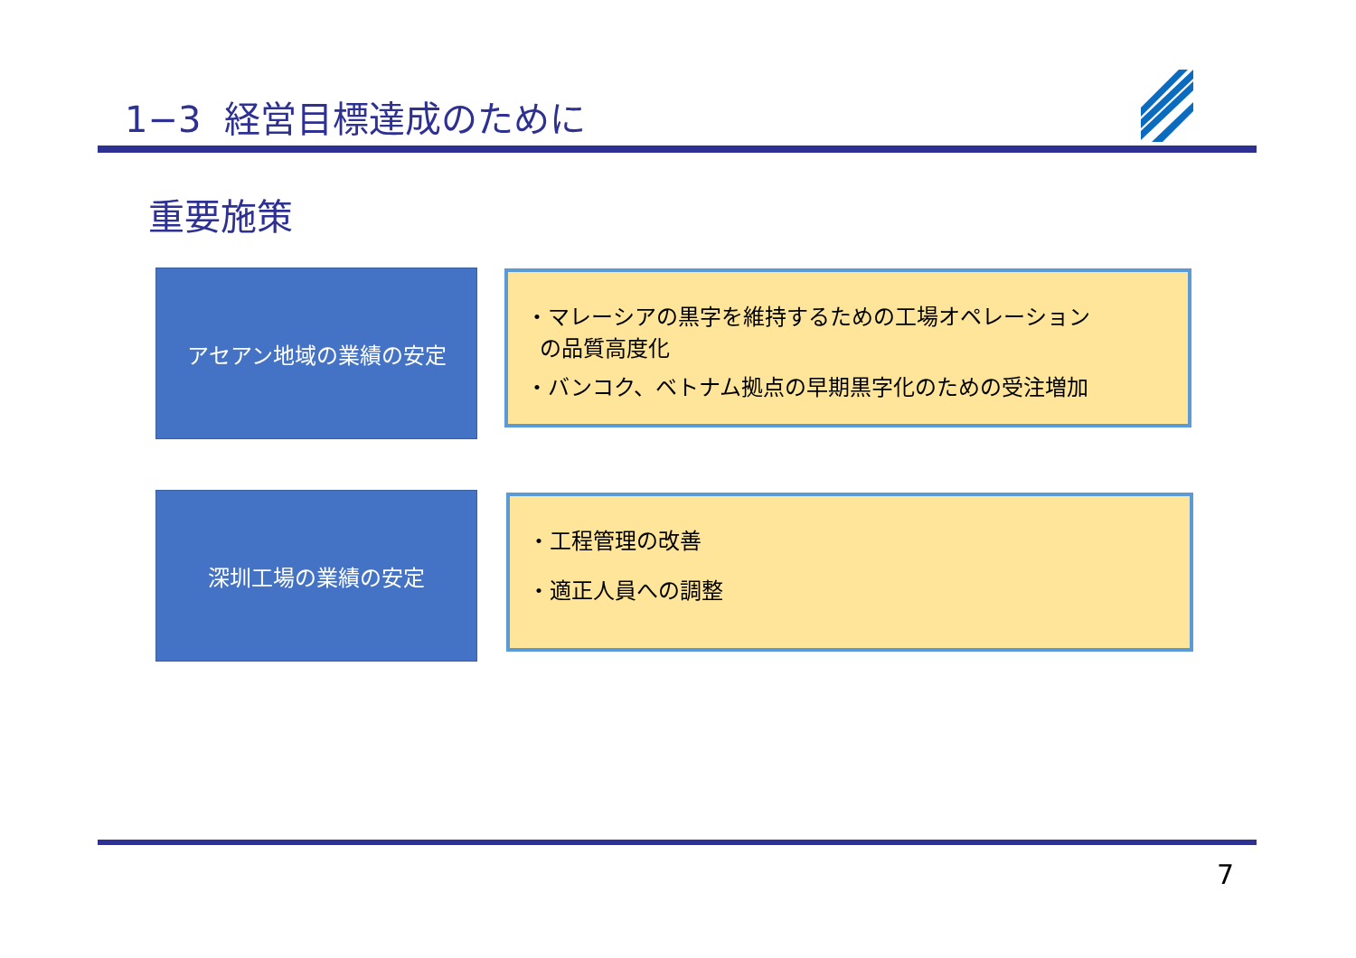1−3 経営目標達成のために
重要施策
アセアン地域の業績の安定
・マレーシアの黒字を維持するための工場オペレーション
の品質高度化
・バンコク、ベトナム拠点の早期黒字化のための受注増加
深圳工場の業績の安定
・工程管理の改善
・適正人員への調整
7